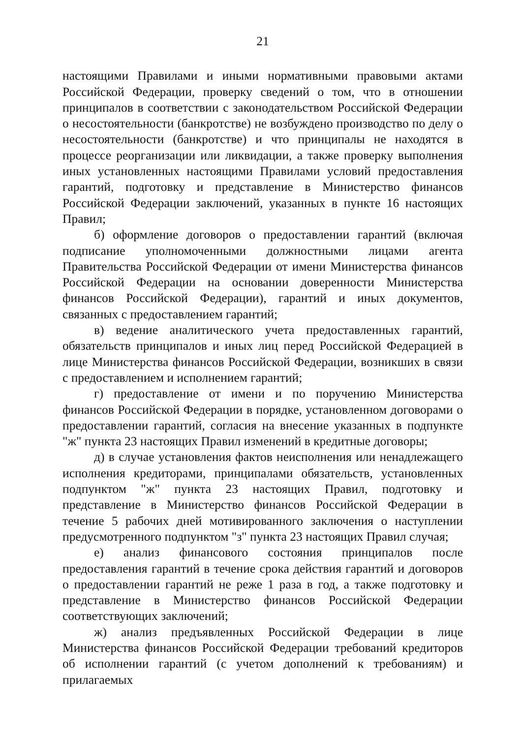21
настоящими Правилами и иными нормативными правовыми актами Российской Федерации, проверку сведений о том, что в отношении принципалов в соответствии с законодательством Российской Федерации о несостоятельности (банкротстве) не возбуждено производство по делу о несостоятельности (банкротстве) и что принципалы не находятся в процессе реорганизации или ликвидации, а также проверку выполнения иных установленных настоящими Правилами условий предоставления гарантий, подготовку и представление в Министерство финансов Российской Федерации заключений, указанных в пункте 16 настоящих Правил;
б) оформление договоров о предоставлении гарантий (включая подписание уполномоченными должностными лицами агента Правительства Российской Федерации от имени Министерства финансов Российской Федерации на основании доверенности Министерства финансов Российской Федерации), гарантий и иных документов, связанных с предоставлением гарантий;
в) ведение аналитического учета предоставленных гарантий, обязательств принципалов и иных лиц перед Российской Федерацией в лице Министерства финансов Российской Федерации, возникших в связи с предоставлением и исполнением гарантий;
г) предоставление от имени и по поручению Министерства финансов Российской Федерации в порядке, установленном договорами о предоставлении гарантий, согласия на внесение указанных в подпункте "ж" пункта 23 настоящих Правил изменений в кредитные договоры;
д) в случае установления фактов неисполнения или ненадлежащего исполнения кредиторами, принципалами обязательств, установленных подпунктом "ж" пункта 23 настоящих Правил, подготовку и представление в Министерство финансов Российской Федерации в течение 5 рабочих дней мотивированного заключения о наступлении предусмотренного подпунктом "з" пункта 23 настоящих Правил случая;
е) анализ финансового состояния принципалов после предоставления гарантий в течение срока действия гарантий и договоров о предоставлении гарантий не реже 1 раза в год, а также подготовку и представление в Министерство финансов Российской Федерации соответствующих заключений;
ж) анализ предъявленных Российской Федерации в лице Министерства финансов Российской Федерации требований кредиторов об исполнении гарантий (с учетом дополнений к требованиям) и прилагаемых